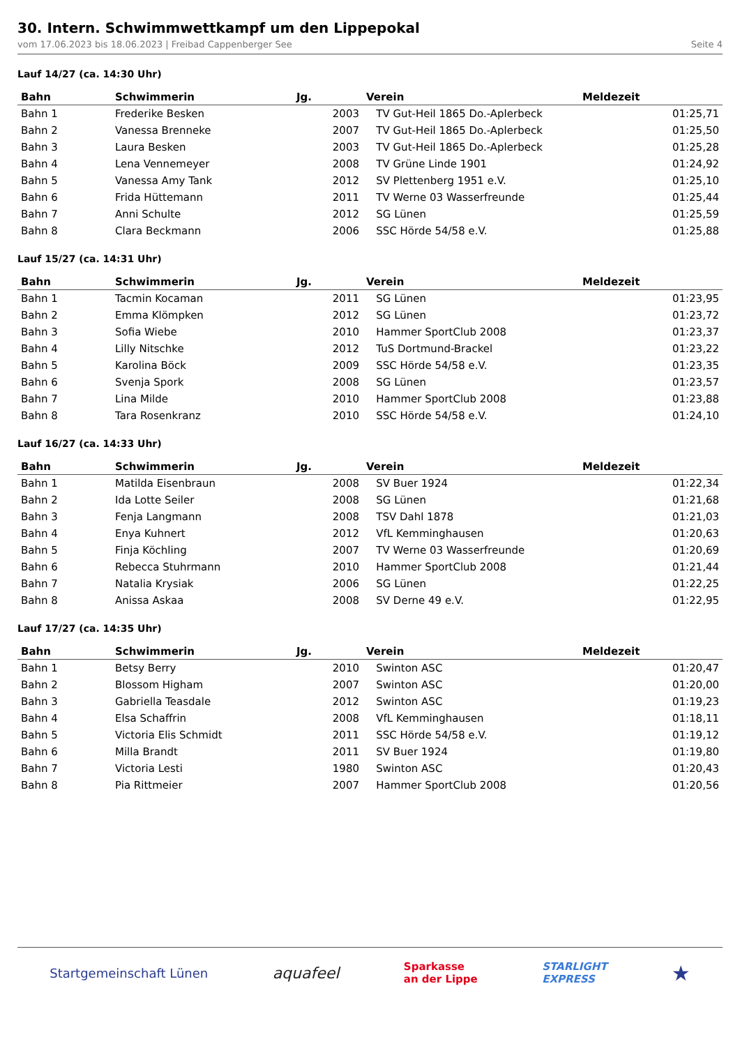30. Intern. Schwimmwettkampf um den Lippepokal
vom 17.06.2023 bis 18.06.2023 | Freibad Cappenberger See Seite 4
Lauf 14/27 (ca. 14:30 Uhr)
| Bahn | Schwimmerin | Jg. | Verein | Meldezeit |
| --- | --- | --- | --- | --- |
| Bahn 1 | Frederike Besken | 2003 | TV Gut-Heil 1865 Do.-Aplerbeck | 01:25,71 |
| Bahn 2 | Vanessa Brenneke | 2007 | TV Gut-Heil 1865 Do.-Aplerbeck | 01:25,50 |
| Bahn 3 | Laura Besken | 2003 | TV Gut-Heil 1865 Do.-Aplerbeck | 01:25,28 |
| Bahn 4 | Lena Vennemeyer | 2008 | TV Grüne Linde 1901 | 01:24,92 |
| Bahn 5 | Vanessa Amy Tank | 2012 | SV Plettenberg 1951 e.V. | 01:25,10 |
| Bahn 6 | Frida Hüttemann | 2011 | TV Werne 03 Wasserfreunde | 01:25,44 |
| Bahn 7 | Anni Schulte | 2012 | SG Lünen | 01:25,59 |
| Bahn 8 | Clara Beckmann | 2006 | SSC Hörde 54/58 e.V. | 01:25,88 |
Lauf 15/27 (ca. 14:31 Uhr)
| Bahn | Schwimmerin | Jg. | Verein | Meldezeit |
| --- | --- | --- | --- | --- |
| Bahn 1 | Tacmin Kocaman | 2011 | SG Lünen | 01:23,95 |
| Bahn 2 | Emma Klömpken | 2012 | SG Lünen | 01:23,72 |
| Bahn 3 | Sofia Wiebe | 2010 | Hammer SportClub 2008 | 01:23,37 |
| Bahn 4 | Lilly Nitschke | 2012 | TuS Dortmund-Brackel | 01:23,22 |
| Bahn 5 | Karolina Böck | 2009 | SSC Hörde 54/58 e.V. | 01:23,35 |
| Bahn 6 | Svenja Spork | 2008 | SG Lünen | 01:23,57 |
| Bahn 7 | Lina Milde | 2010 | Hammer SportClub 2008 | 01:23,88 |
| Bahn 8 | Tara Rosenkranz | 2010 | SSC Hörde 54/58 e.V. | 01:24,10 |
Lauf 16/27 (ca. 14:33 Uhr)
| Bahn | Schwimmerin | Jg. | Verein | Meldezeit |
| --- | --- | --- | --- | --- |
| Bahn 1 | Matilda Eisenbraun | 2008 | SV Buer 1924 | 01:22,34 |
| Bahn 2 | Ida Lotte Seiler | 2008 | SG Lünen | 01:21,68 |
| Bahn 3 | Fenja Langmann | 2008 | TSV Dahl 1878 | 01:21,03 |
| Bahn 4 | Enya Kuhnert | 2012 | VfL Kemminghausen | 01:20,63 |
| Bahn 5 | Finja Köchling | 2007 | TV Werne 03 Wasserfreunde | 01:20,69 |
| Bahn 6 | Rebecca Stuhrmann | 2010 | Hammer SportClub 2008 | 01:21,44 |
| Bahn 7 | Natalia Krysiak | 2006 | SG Lünen | 01:22,25 |
| Bahn 8 | Anissa Askaa | 2008 | SV Derne 49 e.V. | 01:22,95 |
Lauf 17/27 (ca. 14:35 Uhr)
| Bahn | Schwimmerin | Jg. | Verein | Meldezeit |
| --- | --- | --- | --- | --- |
| Bahn 1 | Betsy Berry | 2010 | Swinton ASC | 01:20,47 |
| Bahn 2 | Blossom Higham | 2007 | Swinton ASC | 01:20,00 |
| Bahn 3 | Gabriella Teasdale | 2012 | Swinton ASC | 01:19,23 |
| Bahn 4 | Elsa Schaffrin | 2008 | VfL Kemminghausen | 01:18,11 |
| Bahn 5 | Victoria Elis Schmidt | 2011 | SSC Hörde 54/58 e.V. | 01:19,12 |
| Bahn 6 | Milla Brandt | 2011 | SV Buer 1924 | 01:19,80 |
| Bahn 7 | Victoria Lesti | 1980 | Swinton ASC | 01:20,43 |
| Bahn 8 | Pia Rittmeier | 2007 | Hammer SportClub 2008 | 01:20,56 |
Startgemeinschaft Lünen aquafeel Sparkasse
an der Lippe STARLIGHT
EXPRESS ★